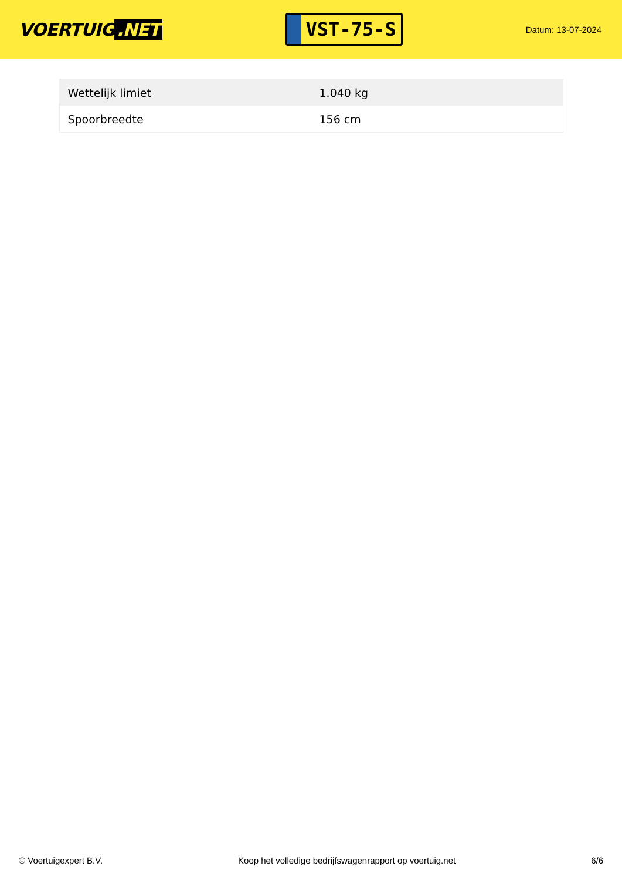VOERTUIG.NET
VST-75-S
Datum: 13-07-2024
| Wettelijk limiet | 1.040 kg |
| Spoorbreedte | 156 cm |
© Voertuigexpert B.V. Koop het volledige bedrijfswagenrapport op voertuig.net 6/6